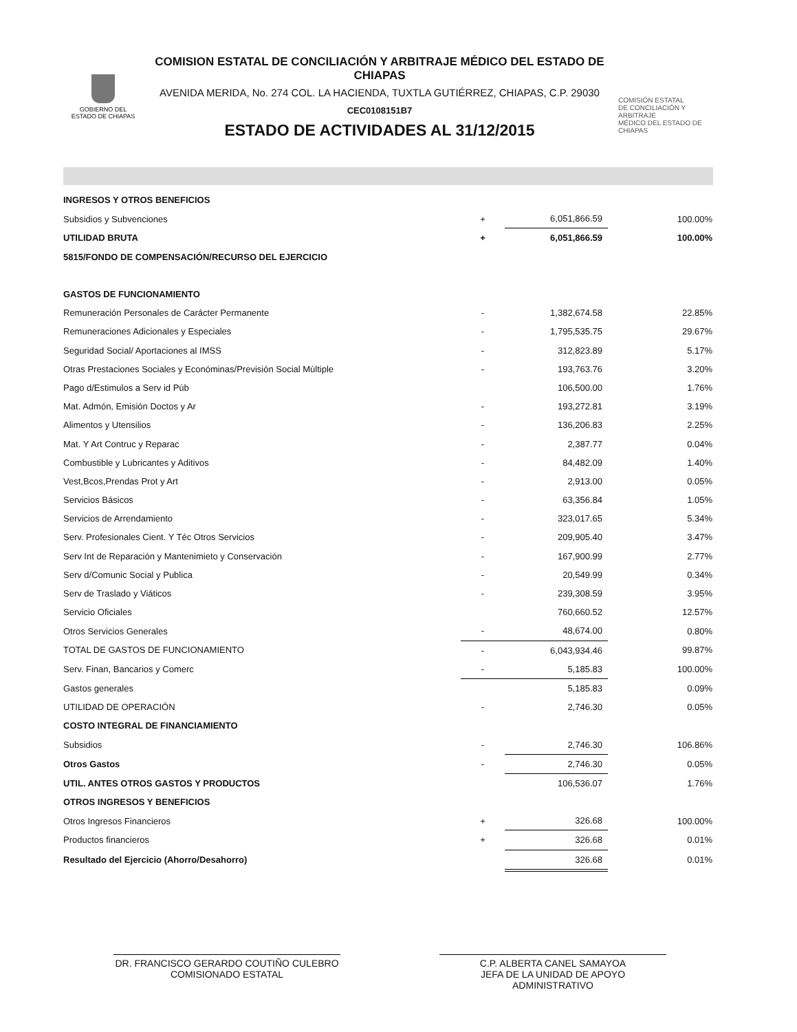GOBIERNO DEL
ESTADO DE CHIAPAS
COMISION ESTATAL DE CONCILIACIÓN Y ARBITRAJE MÉDICO DEL ESTADO DE CHIAPAS
AVENIDA MERIDA, No. 274 COL. LA HACIENDA, TUXTLA GUTIÉRREZ, CHIAPAS, C.P. 29030
CEC0108151B7
ESTADO DE ACTIVIDADES AL 31/12/2015
COMISIÓN ESTATAL
DE CONCILIACIÓN Y ARBITRAJE
MÉDICO DEL ESTADO DE CHIAPAS
| INGRESOS Y OTROS BENEFICIOS | | | |
| Subsidios y Subvenciones | + | 6,051,866.59 | 100.00% |
| UTILIDAD BRUTA | + | 6,051,866.59 | 100.00% |
| 5815/FONDO DE COMPENSACIÓN/RECURSO DEL EJERCICIO | | | |
| GASTOS DE FUNCIONAMIENTO | | | |
| Remuneración Personales de Carácter Permanente | - | 1,382,674.58 | 22.85% |
| Remuneraciones Adicionales y Especiales | - | 1,795,535.75 | 29.67% |
| Seguridad Social/ Aportaciones al IMSS | - | 312,823.89 | 5.17% |
| Otras Prestaciones Sociales y Económinas/Previsión Social Múltiple | - | 193,763.76 | 3.20% |
| Pago d/Estimulos a Serv id Púb | | 106,500.00 | 1.76% |
| Mat. Admón, Emisión Doctos y Ar | - | 193,272.81 | 3.19% |
| Alimentos y Utensilios | - | 136,206.83 | 2.25% |
| Mat. Y Art Contruc y Reparac | - | 2,387.77 | 0.04% |
| Combustible y Lubricantes y Aditivos | - | 84,482.09 | 1.40% |
| Vest,Bcos,Prendas Prot y Art | - | 2,913.00 | 0.05% |
| Servicios Básicos | - | 63,356.84 | 1.05% |
| Servicios de Arrendamiento | - | 323,017.65 | 5.34% |
| Serv. Profesionales Cient. Y Téc Otros Servicios | - | 209,905.40 | 3.47% |
| Serv Int de Reparación y Mantenimieto y Conservación | - | 167,900.99 | 2.77% |
| Serv d/Comunic Social y Publica | - | 20,549.99 | 0.34% |
| Serv de Traslado y Viáticos | - | 239,308.59 | 3.95% |
| Servicio Oficiales | | 760,660.52 | 12.57% |
| Otros Servicios Generales | - | 48,674.00 | 0.80% |
| TOTAL DE GASTOS DE FUNCIONAMIENTO | - | 6,043,934.46 | 99.87% |
| Serv. Finan, Bancarios y Comerc | - | 5,185.83 | 100.00% |
| Gastos generales | | 5,185.83 | 0.09% |
| UTILIDAD DE OPERACIÓN | - | 2,746.30 | 0.05% |
| COSTO INTEGRAL DE FINANCIAMIENTO | | | |
| Subsidios | - | 2,746.30 | 106.86% |
| Otros Gastos | - | 2,746.30 | 0.05% |
| UTIL. ANTES OTROS GASTOS Y PRODUCTOS | | 106,536.07 | 1.76% |
| OTROS INGRESOS Y BENEFICIOS | | | |
| Otros Ingresos Financieros | + | 326.68 | 100.00% |
| Productos financieros | + | 326.68 | 0.01% |
| Resultado del Ejercicio (Ahorro/Desahorro) | | 326.68 | 0.01% |
DR. FRANCISCO GERARDO COUTIÑO CULEBRO
COMISIONADO ESTATAL
C.P. ALBERTA CANEL SAMAYOA
JEFA DE LA UNIDAD DE APOYO ADMINISTRATIVO